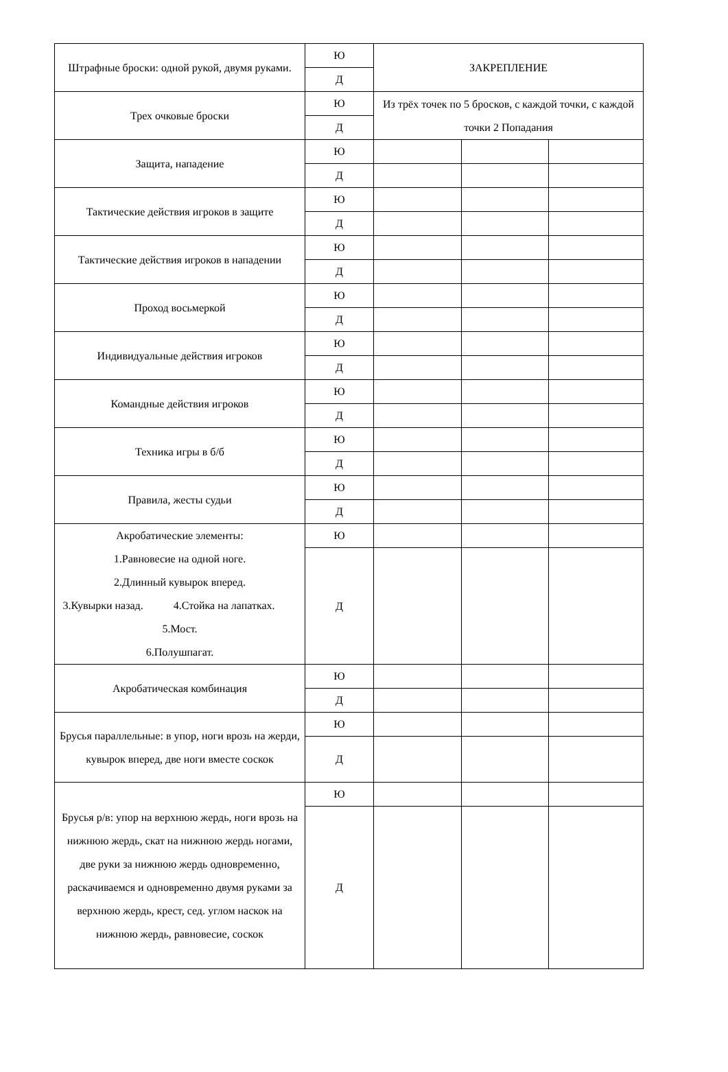| Штрафные броски: одной рукой, двумя руками. | Ю | ЗАКРЕПЛЕНИЕ | | |
| | Д | | | |
| Трех очковые броски | Ю | Из трёх точек по 5 бросков, с каждой точки, с каждой точки 2 Попадания | | |
| | Д | | | |
| Защита, нападение | Ю | | | |
| | Д | | | |
| Тактические действия игроков в защите | Ю | | | |
| | Д | | | |
| Тактические действия игроков в нападении | Ю | | | |
| | Д | | | |
| Проход восьмеркой | Ю | | | |
| | Д | | | |
| Индивидуальные действия игроков | Ю | | | |
| | Д | | | |
| Командные действия игроков | Ю | | | |
| | Д | | | |
| Техника игры в б/б | Ю | | | |
| | Д | | | |
| Правила, жесты судьи | Ю | | | |
| | Д | | | |
| Акробатические элементы: 1.Равновесие на одной ноге. 2.Длинный кувырок вперед. 3.Кувырки назад. 4.Стойка на лапатках. 5.Мост. 6.Полушпагат. | Ю | | | |
| | Д | | | |
| Акробатическая комбинация | Ю | | | |
| | Д | | | |
| Брусья параллельные: в упор, ноги врозь на жерди, кувырок вперед, две ноги вместе соскок | Ю | | | |
| | Д | | | |
| Брусья р/в: упор на верхнюю жердь, ноги врозь на нижнюю жердь, скат на нижнюю жердь ногами, две руки за нижнюю жердь одновременно, раскачиваемся и одновременно двумя руками за верхнюю жердь, крест, сед. углом наскок на нижнюю жердь, равновесие, соскок | Ю | | | |
| | Д | | | |